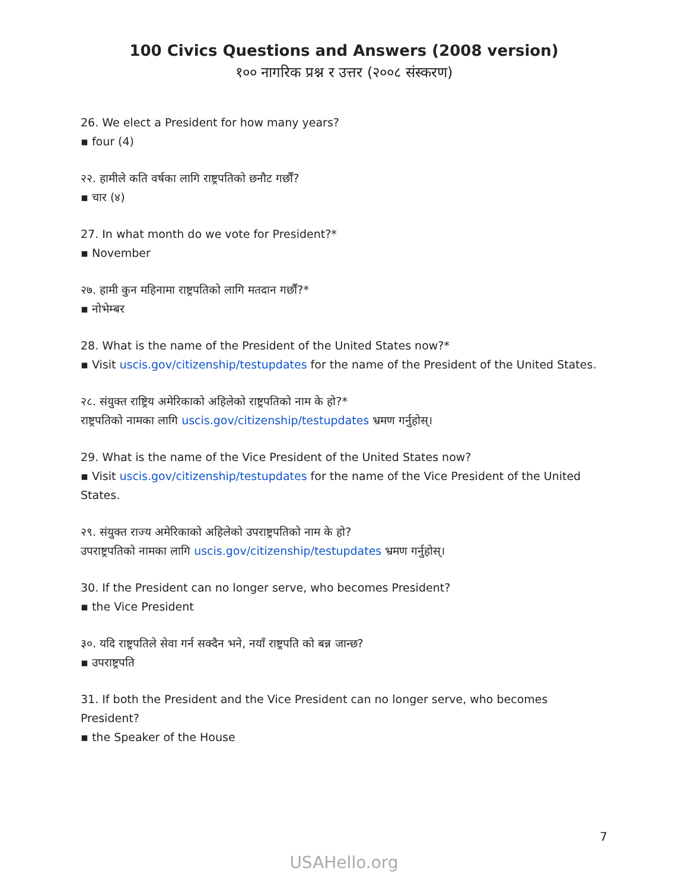100 Civics Questions and Answers (2008 version)
१०० नागरिक प्रश्न र उत्तर (२००८ संस्करण)
26. We elect a President for how many years?
▪ four (4)
२२. हामीले कति वर्षका लागि राष्ट्रपतिको छनौट गर्छौं?
▪ चार (४)
27. In what month do we vote for President?*
▪ November
२७. हामी कुन महिनामा राष्ट्रपतिको लागि मतदान गर्छौं?*
▪ नोभेम्बर
28. What is the name of the President of the United States now?*
▪ Visit uscis.gov/citizenship/testupdates for the name of the President of the United States.
२८. संयुक्त राष्ट्रिय अमेरिकाको अहिलेको राष्ट्रपतिको नाम के हो?*
राष्ट्रपतिको नामका लागि uscis.gov/citizenship/testupdates भ्रमण गर्नुहोस्।
29. What is the name of the Vice President of the United States now?
▪ Visit uscis.gov/citizenship/testupdates for the name of the Vice President of the United States.
२९. संयुक्त राज्य अमेरिकाको अहिलेको उपराष्ट्रपतिको नाम के हो?
उपराष्ट्रपतिको नामका लागि uscis.gov/citizenship/testupdates भ्रमण गर्नुहोस्।
30. If the President can no longer serve, who becomes President?
▪ the Vice President
३०. यदि राष्ट्रपतिले सेवा गर्न सक्दैन भने, नयाँ राष्ट्रपति को बन्न जान्छ?
▪ उपराष्ट्रपति
31. If both the President and the Vice President can no longer serve, who becomes President?
▪ the Speaker of the House
7
USAHello.org